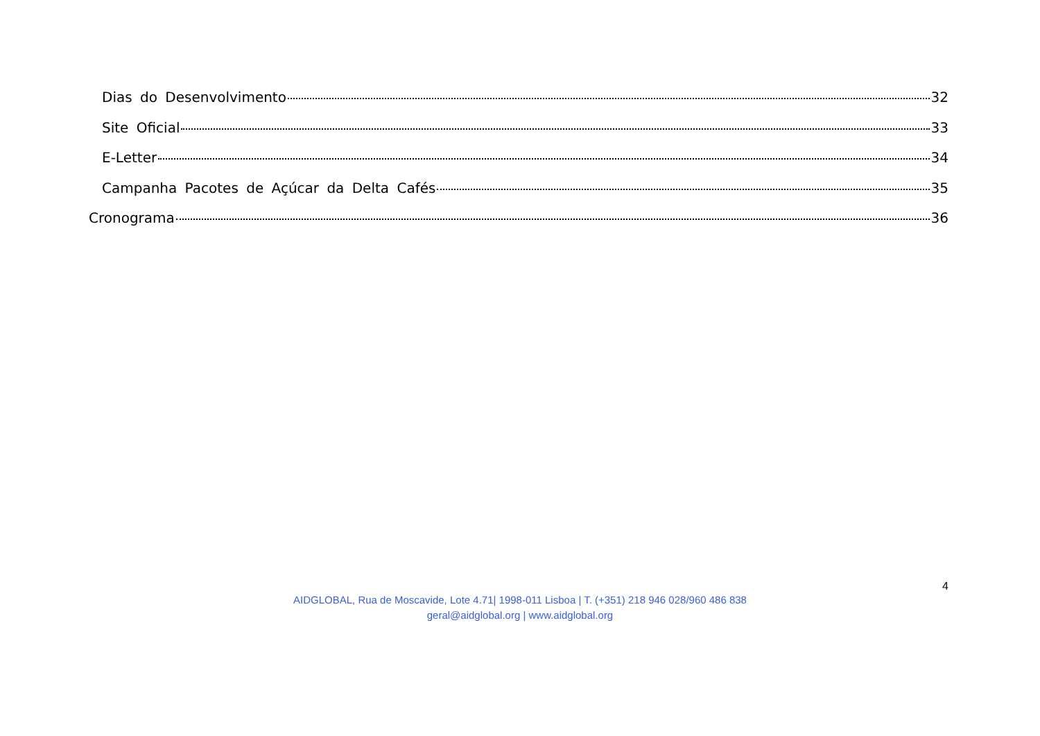Dias do Desenvolvimento 32
Site Oficial 33
E-Letter 34
Campanha Pacotes de Açúcar da Delta Cafés 35
Cronograma 36
4
AIDGLOBAL, Rua de Moscavide, Lote 4.71| 1998-011 Lisboa | T. (+351) 218 946 028/960 486 838
geral@aidglobal.org | www.aidglobal.org